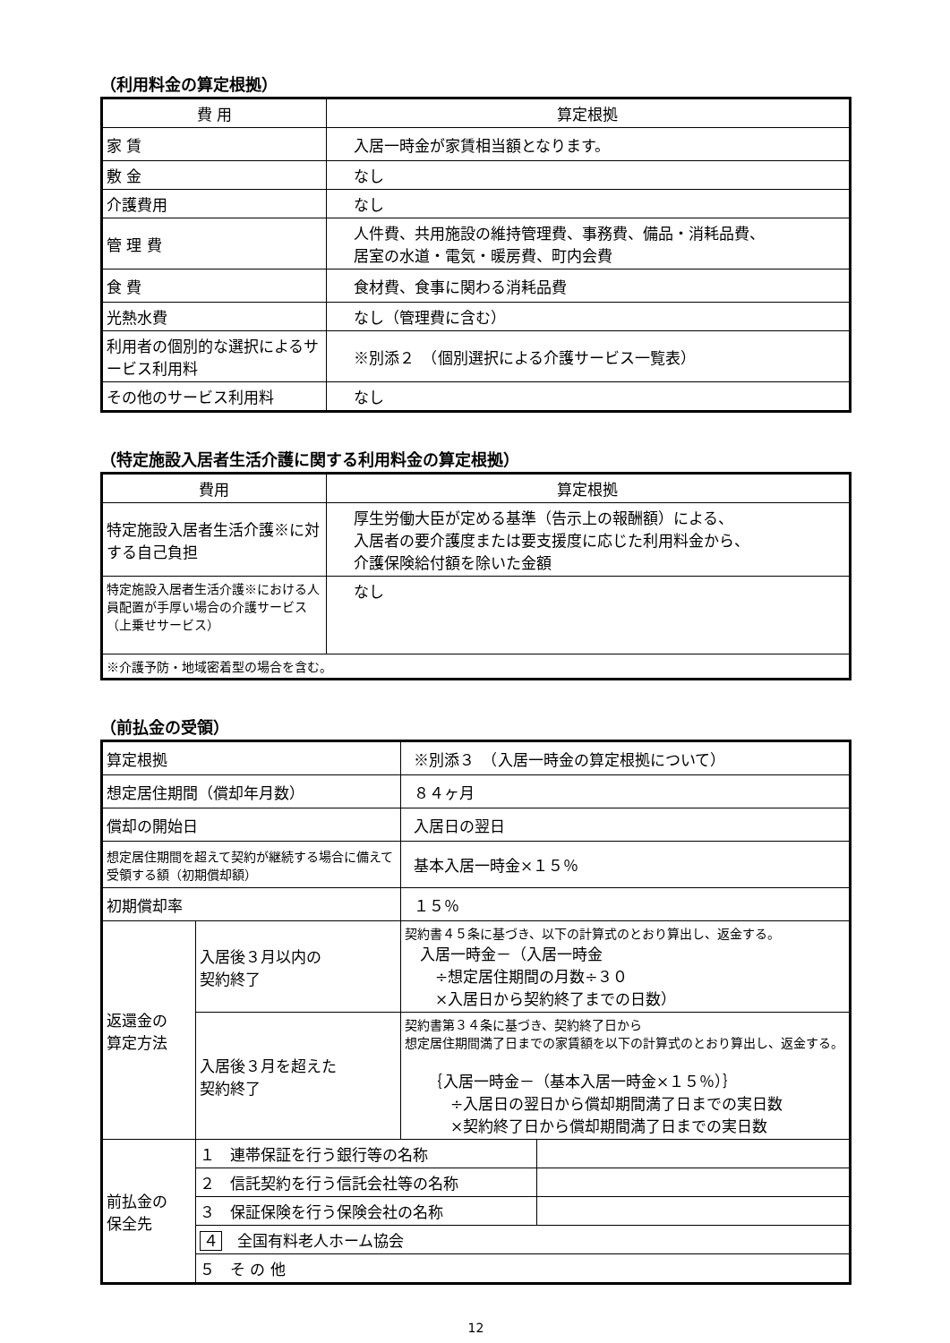（利用料金の算定根拠）
| 費 用 | 算定根拠 |
| --- | --- |
| 家 賃 | 入居一時金が家賃相当額となります。 |
| 敷 金 | なし |
| 介護費用 | なし |
| 管 理 費 | 人件費、共用施設の維持管理費、事務費、備品・消耗品費、 居室の水道・電気・暖房費、町内会費 |
| 食 費 | 食材費、食事に関わる消耗品費 |
| 光熱水費 | なし（管理費に含む） |
| 利用者の個別的な選択によるサービス利用料 | ※別添２ （個別選択による介護サービス一覧表） |
| その他のサービス利用料 | なし |
（特定施設入居者生活介護に関する利用料金の算定根拠）
| 費用 | 算定根拠 |
| --- | --- |
| 特定施設入居者生活介護※に対する自己負担 | 厚生労働大臣が定める基準（告示上の報酬額）による、 入居者の要介護度または要支援度に応じた利用料金から、 介護保険給付額を除いた金額 |
| 特定施設入居者生活介護※における人員配置が手厚い場合の介護サービス（上乗せサービス） | なし |
| ※介護予防・地域密着型の場合を含む。 | |
（前払金の受領）
| 算定根拠 | | ※別添３ （入居一時金の算定根拠について） | |
| 想定居住期間（償却年月数） | | ８４ヶ月 | |
| 償却の開始日 | | 入居日の翌日 | |
| 想定居住期間を超えて契約が継続する場合に備えて受領する額（初期償却額） | | 基本入居一時金×１５％ | |
| 初期償却率 | | １５％ | |
| 返還金の 算定方法 | 入居後３月以内の 契約終了 | 契約書４５条に基づき、以下の計算式のとおり算出し、返金する。 入居一時金－（入居一時金 ÷想定居住期間の月数÷３０ ×入居日から契約終了までの日数） | |
| | 入居後３月を超えた 契約終了 | 契約書第３４条に基づき、契約終了日から 想定居住期間満了日までの家賃額を以下の計算式のとおり算出し、返金する。 ｛入居一時金－（基本入居一時金×１５％）｝ ÷入居日の翌日から償却期間満了日までの実日数 ×契約終了日から償却期間満了日までの実日数 | |
| 前払金の 保全先 | １ 連帯保証を行う銀行等の名称 | | |
| | ２ 信託契約を行う信託会社等の名称 | | |
| | ３ 保証保険を行う保険会社の名称 | | |
| | ４ 全国有料老人ホーム協会 | | |
| | ５ そ の 他 | | |
12